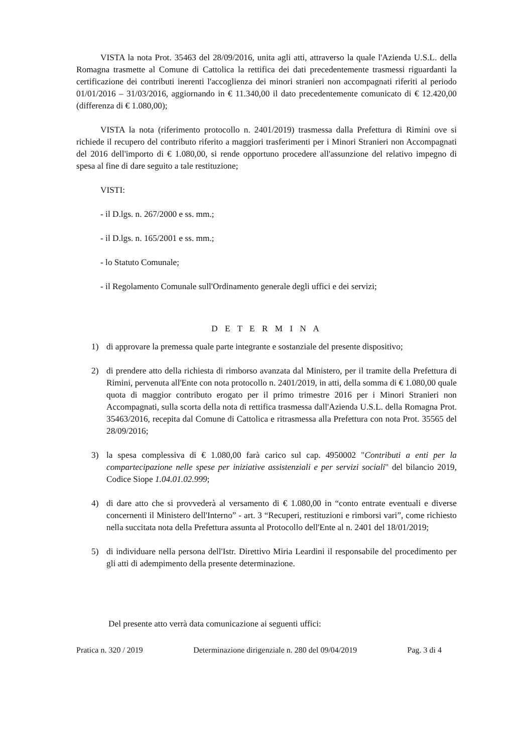VISTA la nota Prot. 35463 del 28/09/2016, unita agli atti, attraverso la quale l'Azienda U.S.L. della Romagna trasmette al Comune di Cattolica la rettifica dei dati precedentemente trasmessi riguardanti la certificazione dei contributi inerenti l'accoglienza dei minori stranieri non accompagnati riferiti al periodo 01/01/2016 – 31/03/2016, aggiornando in € 11.340,00 il dato precedentemente comunicato di € 12.420,00 (differenza di € 1.080,00);
VISTA la nota (riferimento protocollo n. 2401/2019) trasmessa dalla Prefettura di Rimini ove si richiede il recupero del contributo riferito a maggiori trasferimenti per i Minori Stranieri non Accompagnati del 2016 dell'importo di € 1.080,00, si rende opportuno procedere all'assunzione del relativo impegno di spesa al fine di dare seguito a tale restituzione;
VISTI:
- il D.lgs. n. 267/2000 e ss. mm.;
- il D.lgs. n. 165/2001 e ss. mm.;
- lo Statuto Comunale;
- il Regolamento Comunale sull'Ordinamento generale degli uffici e dei servizi;
D E T E R M I N A
1) di approvare la premessa quale parte integrante e sostanziale del presente dispositivo;
2) di prendere atto della richiesta di rimborso avanzata dal Ministero, per il tramite della Prefettura di Rimini, pervenuta all'Ente con nota protocollo n. 2401/2019, in atti, della somma di € 1.080,00 quale quota di maggior contributo erogato per il primo trimestre 2016 per i Minori Stranieri non Accompagnati, sulla scorta della nota di rettifica trasmessa dall'Azienda U.S.L. della Romagna Prot. 35463/2016, recepita dal Comune di Cattolica e ritrasmessa alla Prefettura con nota Prot. 35565 del 28/09/2016;
3) la spesa complessiva di € 1.080,00 farà carico sul cap. 4950002 "Contributi a enti per la compartecipazione nelle spese per iniziative assistenziali e per servizi sociali" del bilancio 2019, Codice Siope 1.04.01.02.999;
4) di dare atto che si provvederà al versamento di € 1.080,00 in “conto entrate eventuali e diverse concernenti il Ministero dell'Interno” - art. 3 “Recuperi, restituzioni e rimborsi vari”, come richiesto nella succitata nota della Prefettura assunta al Protocollo dell'Ente al n. 2401 del 18/01/2019;
5) di individuare nella persona dell'Istr. Direttivo Miria Leardini il responsabile del procedimento per gli atti di adempimento della presente determinazione.
Del presente atto verrà data comunicazione ai seguenti uffici:
Pratica n. 320 / 2019 Determinazione dirigenziale n. 280 del 09/04/2019 Pag. 3 di 4